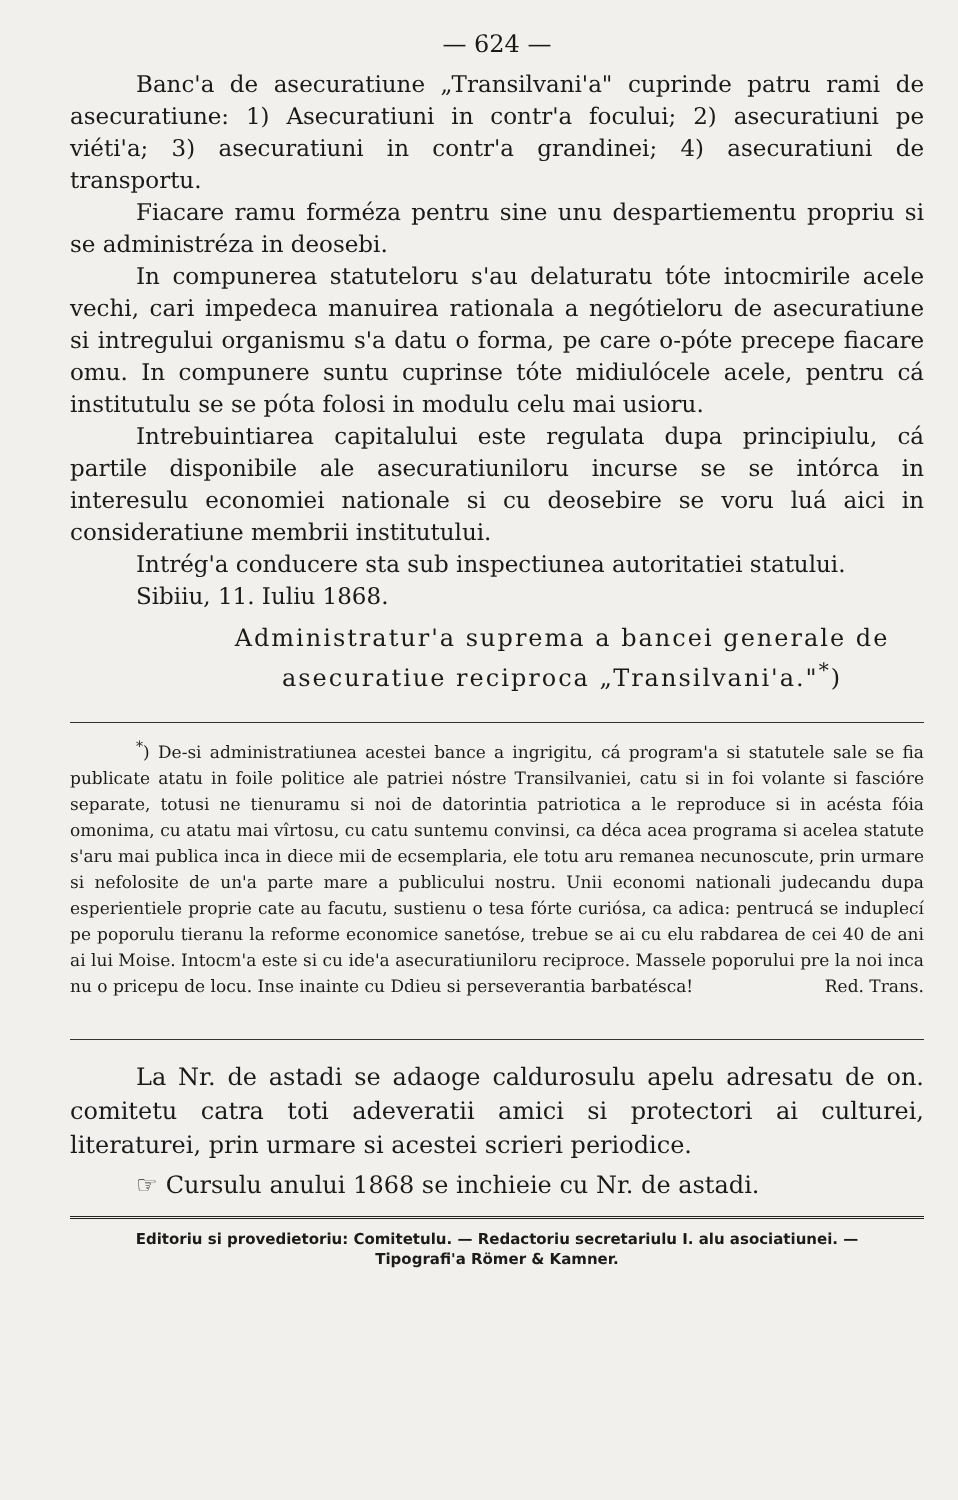— 624 —
Banc'a de asecuratiune „Transilvani'a" cuprinde patru rami de asecuratiune: 1) Asecuratiuni in contr'a focului; 2) asecuratiuni pe viéti'a; 3) asecuratiuni in contr'a grandinei; 4) asecuratiuni de transportu.
Fiacare ramu forméza pentru sine unu despartiementu propriu si se administréza in deosebi.
In compunerea statuteloru s'au delaturatu tóte intocmirile acele vechi, cari impedeca manuirea rationala a negótieloru de asecuratiune si intregului organismu s'a datu o forma, pe care o-póte precepe fiacare omu. In compunere suntu cuprinse tóte midiulócele acele, pentru cá institutulu se se póta folosi in modulu celu mai usioru.
Intrebuintiarea capitalului este regulata dupa principiulu, cá partile disponibile ale asecuratiuniloru incurse se se intórca in interesulu economiei nationale si cu deosebire se voru luá aici in consideratiune membrii institutului.
Intrég'a conducere sta sub inspectiunea autoritatiei statului.
Sibiiu, 11. Iuliu 1868.
Administratur'a suprema a bancei generale de
asecuratiue reciproca „Transilvani'a."<sup>*</sup>)
<sup>*</sup>) De-si administratiunea acestei bance a ingrigitu, cá program'a si statutele sale se fia publicate atatu in foile politice ale patriei nóstre Transilvaniei, catu si in foi volante si fascióre separate, totusi ne tienuramu si noi de datorintia patriotica a le reproduce si in acésta fóia omonima, cu atatu mai vîrtosu, cu catu suntemu convinsi, ca déca acea programa si acelea statute s'aru mai publica inca in diece mii de ecsemplaria, ele totu aru remanea necunoscute, prin urmare si nefolosite de un'a parte mare a publicului nostru. Unii economi nationali judecandu dupa esperientiele proprie cate au facutu, sustienu o tesa fórte curiósa, ca adica: pentrucá se induplecí pe poporulu tieranu la reforme economice sanetóse, trebue se ai cu elu rabdarea de cei 40 de ani ai lui Moise. Intocm'a este si cu ide'a asecuratiuniloru reciproce. Massele poporului pre la noi inca nu o pricepu de locu. Inse inainte cu Ddieu si perseverantia barbatésca! Red. Trans.
La Nr. de astadi se adaoge caldurosulu apelu adresatu de on. comitetu catra toti adeveratii amici si protectori ai culturei, literaturei, prin urmare si acestei scrieri periodice.
☞ Cursulu anului 1868 se inchieie cu Nr. de astadi.
Editoriu si provedietoriu: Comitetulu. — Redactoriu secretariulu I. alu asociatiunei. —
Tipografi'a Römer & Kamner.